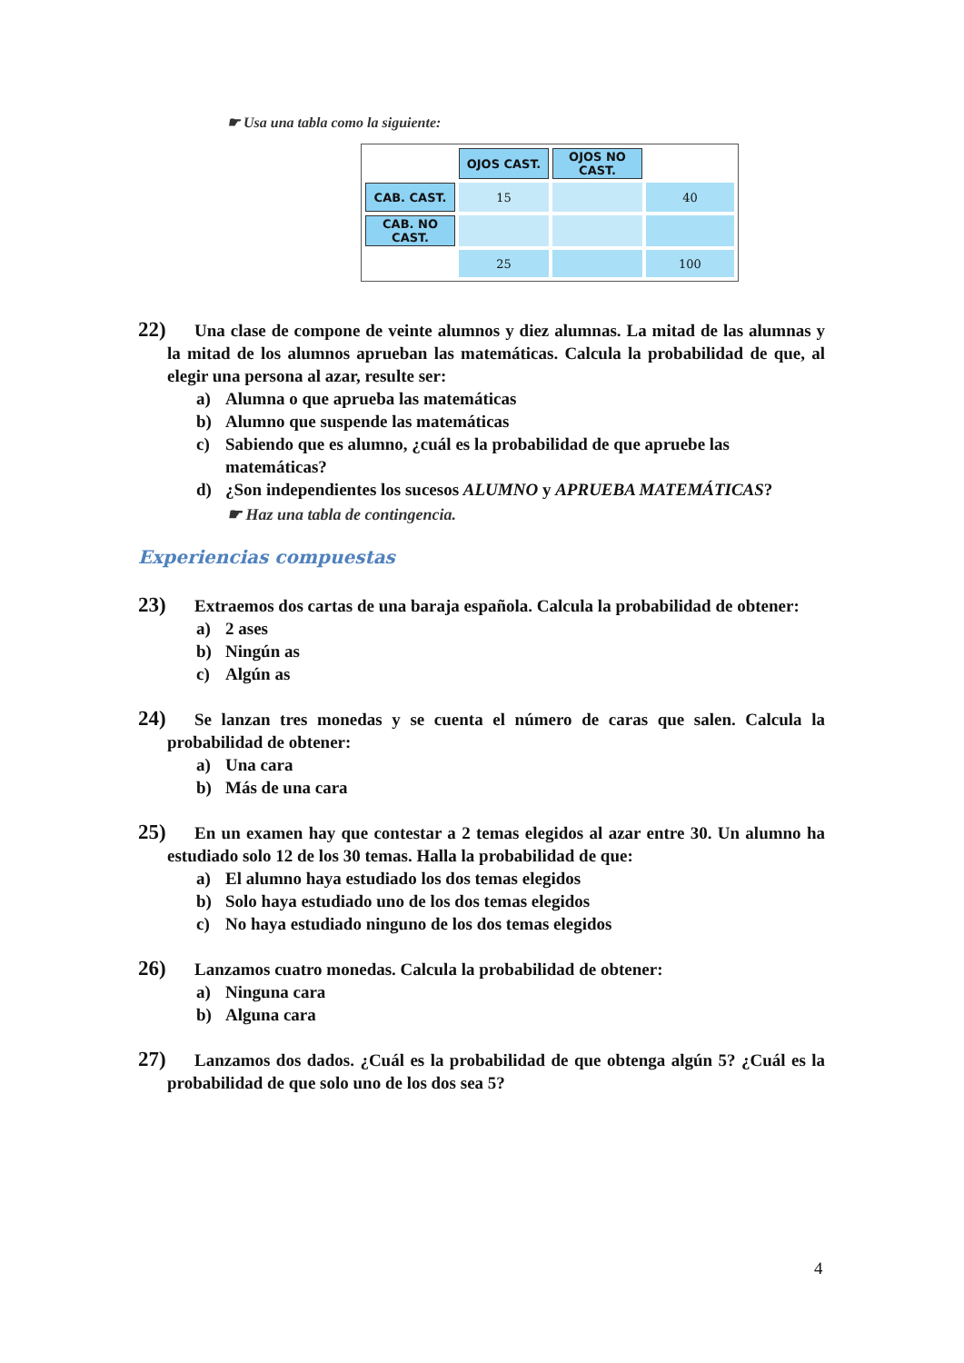☛ Usa una tabla como la siguiente:
| | OJOS CAST. | OJOS NO CAST. | |
| --- | --- | --- | --- |
| CAB. CAST. | 15 | | 40 |
| CAB. NO CAST. | | | |
| | 25 | | 100 |
22) Una clase de compone de veinte alumnos y diez alumnas. La mitad de las alumnas y la mitad de los alumnos aprueban las matemáticas. Calcula la probabilidad de que, al elegir una persona al azar, resulte ser:
a) Alumna o que aprueba las matemáticas
b) Alumno que suspende las matemáticas
c) Sabiendo que es alumno, ¿cuál es la probabilidad de que apruebe las matemáticas?
d) ¿Son independientes los sucesos ALUMNO y APRUEBA MATEMÁTICAS?
☛ Haz una tabla de contingencia.
Experiencias compuestas
23) Extraemos dos cartas de una baraja española. Calcula la probabilidad de obtener:
a) 2 ases
b) Ningún as
c) Algún as
24) Se lanzan tres monedas y se cuenta el número de caras que salen. Calcula la probabilidad de obtener:
a) Una cara
b) Más de una cara
25) En un examen hay que contestar a 2 temas elegidos al azar entre 30. Un alumno ha estudiado solo 12 de los 30 temas. Halla la probabilidad de que:
a) El alumno haya estudiado los dos temas elegidos
b) Solo haya estudiado uno de los dos temas elegidos
c) No haya estudiado ninguno de los dos temas elegidos
26) Lanzamos cuatro monedas. Calcula la probabilidad de obtener:
a) Ninguna cara
b) Alguna cara
27) Lanzamos dos dados. ¿Cuál es la probabilidad de que obtenga algún 5? ¿Cuál es la probabilidad de que solo uno de los dos sea 5?
4